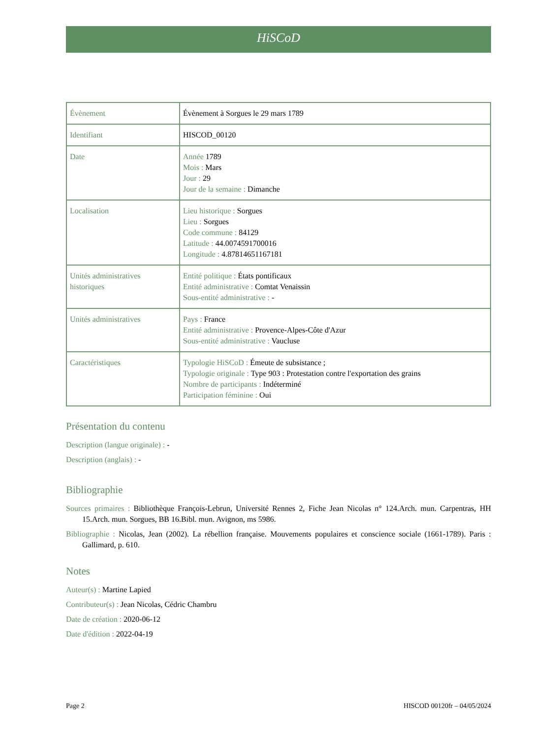HiSCoD
| Évènement | Évènement à Sorgues le 29 mars 1789 |
| Identifiant | HISCOD_00120 |
| Date | Année 1789 Mois : Mars Jour : 29 Jour de la semaine : Dimanche |
| Localisation | Lieu historique : Sorgues Lieu : Sorgues Code commune : 84129 Latitude : 44.0074591700016 Longitude : 4.87814651167181 |
| Unités administratives historiques | Entité politique : États pontificaux Entité administrative : Comtat Venaissin Sous-entité administrative : - |
| Unités administratives | Pays : France Entité administrative : Provence-Alpes-Côte d'Azur Sous-entité administrative : Vaucluse |
| Caractéristiques | Typologie HiSCoD : Émeute de subsistance ; Typologie originale : Type 903 : Protestation contre l'exportation des grains Nombre de participants : Indéterminé Participation féminine : Oui |
Présentation du contenu
Description (langue originale) : -
Description (anglais) : -
Bibliographie
Sources primaires : Bibliothèque François-Lebrun, Université Rennes 2, Fiche Jean Nicolas n° 124.Arch. mun. Carpentras, HH 15.Arch. mun. Sorgues, BB 16.Bibl. mun. Avignon, ms 5986.
Bibliographie : Nicolas, Jean (2002). La rébellion française. Mouvements populaires et conscience sociale (1661-1789). Paris : Gallimard, p. 610.
Notes
Auteur(s) : Martine Lapied
Contributeur(s) : Jean Nicolas, Cédric Chambru
Date de création : 2020-06-12
Date d'édition : 2022-04-19
Page 2 HISCOD 00120fr – 04/05/2024